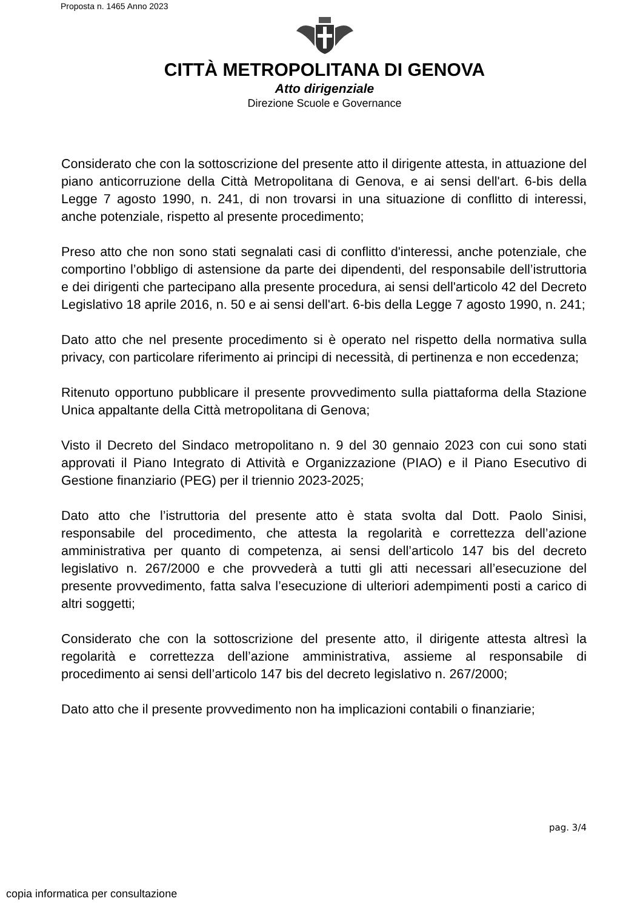Proposta n. 1465 Anno 2023
CITTÀ METROPOLITANA DI GENOVA
Atto dirigenziale
Direzione Scuole e Governance
Considerato che con la sottoscrizione del presente atto il dirigente attesta, in attuazione del piano anticorruzione della Città Metropolitana di Genova, e ai sensi dell'art. 6-bis della Legge 7 agosto 1990, n. 241, di non trovarsi in una situazione di conflitto di interessi, anche potenziale, rispetto al presente procedimento;
Preso atto che non sono stati segnalati casi di conflitto d'interessi, anche potenziale, che comportino l’obbligo di astensione da parte dei dipendenti, del responsabile dell’istruttoria e dei dirigenti che partecipano alla presente procedura, ai sensi dell'articolo 42 del Decreto Legislativo 18 aprile 2016, n. 50 e ai sensi dell'art. 6-bis della Legge 7 agosto 1990, n. 241;
Dato atto che nel presente procedimento si è operato nel rispetto della normativa sulla privacy, con particolare riferimento ai principi di necessità, di pertinenza e non eccedenza;
Ritenuto opportuno pubblicare il presente provvedimento sulla piattaforma della Stazione Unica appaltante della Città metropolitana di Genova;
Visto il Decreto del Sindaco metropolitano n. 9 del 30 gennaio 2023 con cui sono stati approvati il Piano Integrato di Attività e Organizzazione (PIAO) e il Piano Esecutivo di Gestione finanziario (PEG) per il triennio 2023-2025;
Dato atto che l’istruttoria del presente atto è stata svolta dal Dott. Paolo Sinisi, responsabile del procedimento, che attesta la regolarità e correttezza dell’azione amministrativa per quanto di competenza, ai sensi dell’articolo 147 bis del decreto legislativo n. 267/2000 e che provvederà a tutti gli atti necessari all’esecuzione del presente provvedimento, fatta salva l’esecuzione di ulteriori adempimenti posti a carico di altri soggetti;
Considerato che con la sottoscrizione del presente atto, il dirigente attesta altresì la regolarità e correttezza dell’azione amministrativa, assieme al responsabile di procedimento ai sensi dell’articolo 147 bis del decreto legislativo n. 267/2000;
Dato atto che il presente provvedimento non ha implicazioni contabili o finanziarie;
pag. 3/4
copia informatica per consultazione